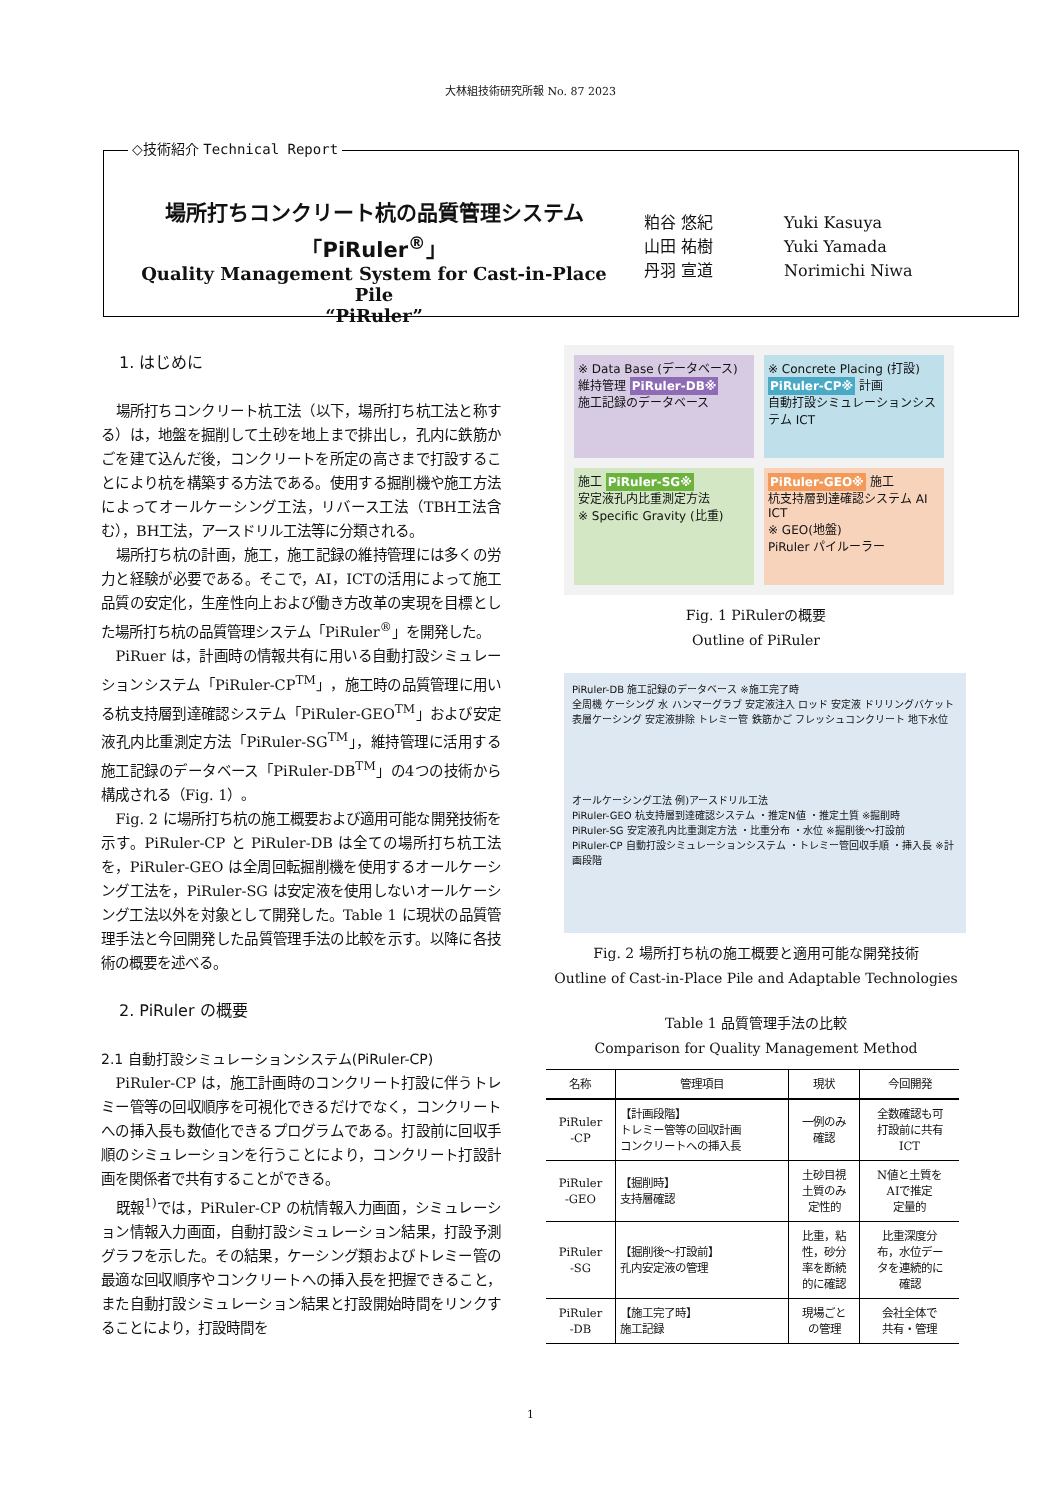大林組技術研究所報 No. 87 2023
◇技術紹介 Technical Report
場所打ちコンクリート杭の品質管理システム
「PiRuler<sup>®</sup>」
Quality Management System for Cast-in-Place Pile
“PiRuler”
粕谷 悠紀 Yuki Kasuya
山田 祐樹 Yuki Yamada
丹羽 宣道 Norimichi Niwa
1. はじめに
場所打ちコンクリート杭工法（以下，場所打ち杭工法と称する）は，地盤を掘削して土砂を地上まで排出し，孔内に鉄筋かごを建て込んだ後，コンクリートを所定の高さまで打設することにより杭を構築する方法である。使用する掘削機や施工方法によってオールケーシング工法，リバース工法（TBH工法含む），BH工法，アースドリル工法等に分類される。
場所打ち杭の計画，施工，施工記録の維持管理には多くの労力と経験が必要である。そこで，AI，ICTの活用によって施工品質の安定化，生産性向上および働き方改革の実現を目標とした場所打ち杭の品質管理システム「PiRuler<sup>®</sup>」を開発した。
PiRuer は，計画時の情報共有に用いる自動打設シミュレーションシステム「PiRuler-CP<sup>TM</sup>」，施工時の品質管理に用いる杭支持層到達確認システム「PiRuler-GEO<sup>TM</sup>」および安定液孔内比重測定方法「PiRuler-SG<sup>TM</sup>」，維持管理に活用する施工記録のデータベース「PiRuler-DB<sup>TM</sup>」の4つの技術から構成される（Fig. 1）。
Fig. 2 に場所打ち杭の施工概要および適用可能な開発技術を示す。PiRuler-CP と PiRuler-DB は全ての場所打ち杭工法を，PiRuler-GEO は全周回転掘削機を使用するオールケーシング工法を，PiRuler-SG は安定液を使用しないオールケーシング工法以外を対象として開発した。Table 1 に現状の品質管理手法と今回開発した品質管理手法の比較を示す。以降に各技術の概要を述べる。
2. PiRuler の概要
2.1 自動打設シミュレーションシステム(PiRuler-CP)
PiRuler-CP は，施工計画時のコンクリート打設に伴うトレミー管等の回収順序を可視化できるだけでなく，コンクリートへの挿入長も数値化できるプログラムである。打設前に回収手順のシミュレーションを行うことにより，コンクリート打設計画を関係者で共有することができる。
既報<sup>1)</sup>では，PiRuler-CP の杭情報入力画面，シミュレーション情報入力画面，自動打設シミュレーション結果，打設予測グラフを示した。その結果，ケーシング類およびトレミー管の最適な回収順序やコンクリートへの挿入長を把握できること，また自動打設シミュレーション結果と打設開始時間をリンクすることにより，打設時間を
※ Data Base (データベース)
維持管理 PiRuler-DB※
施工記録のデータベース
※ Concrete Placing (打設)
PiRuler-CP※ 計画
自動打設シミュレーションシステム ICT
施工 PiRuler-SG※
安定液孔内比重測定方法
※ Specific Gravity (比重)
PiRuler-GEO※ 施工
杭支持層到達確認システム AI ICT
※ GEO(地盤)
PiRuler パイルーラー
Fig. 1 PiRulerの概要
Outline of PiRuler
PiRuler-DB 施工記録のデータベース ※施工完了時
全周機 ケーシング 水 ハンマーグラブ 安定液注入 ロッド 安定液 ドリリングバケット 表層ケーシング 安定液排除 トレミー管 鉄筋かご フレッシュコンクリート 地下水位
オールケーシング工法 例)アースドリル工法
PiRuler-GEO 杭支持層到達確認システム ・推定N値 ・推定土質 ※掘削時
PiRuler-SG 安定液孔内比重測定方法 ・比重分布 ・水位 ※掘削後～打設前
PiRuler-CP 自動打設シミュレーションシステム ・トレミー管回収手順 ・挿入長 ※計画段階
Fig. 2 場所打ち杭の施工概要と適用可能な開発技術
Outline of Cast-in-Place Pile and Adaptable Technologies
Table 1 品質管理手法の比較
Comparison for Quality Management Method
| 名称 | 管理項目 | 現状 | 今回開発 |
| --- | --- | --- | --- |
| PiRuler -CP | 【計画段階】 トレミー管等の回収計画 コンクリートへの挿入長 | 一例のみ 確認 | 全数確認も可 打設前に共有 ICT |
| PiRuler -GEO | 【掘削時】 支持層確認 | 土砂目視 土質のみ 定性的 | N値と土質を AIで推定 定量的 |
| PiRuler -SG | 【掘削後～打設前】 孔内安定液の管理 | 比重，粘 性，砂分 率を断続 的に確認 | 比重深度分 布，水位デー タを連続的に 確認 |
| PiRuler -DB | 【施工完了時】 施工記録 | 現場ごと の管理 | 会社全体で 共有・管理 |
1